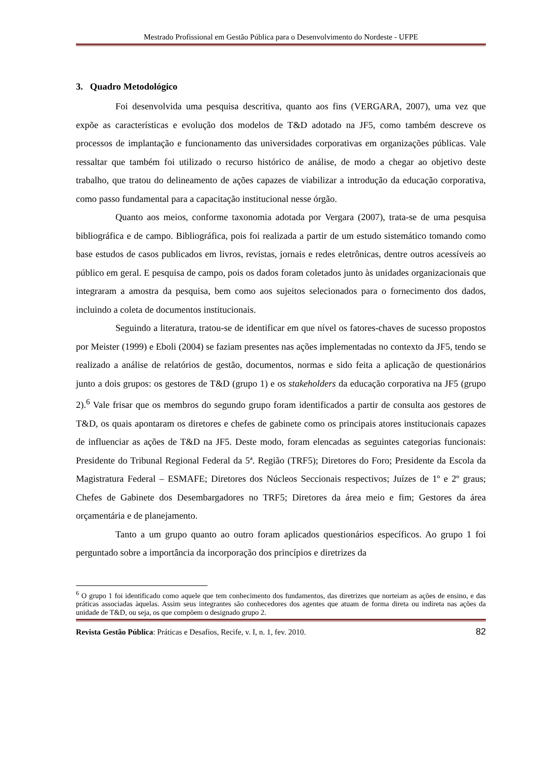Mestrado Profissional em Gestão Pública para o Desenvolvimento do Nordeste - UFPE
3. Quadro Metodológico
Foi desenvolvida uma pesquisa descritiva, quanto aos fins (VERGARA, 2007), uma vez que expõe as características e evolução dos modelos de T&D adotado na JF5, como também descreve os processos de implantação e funcionamento das universidades corporativas em organizações públicas. Vale ressaltar que também foi utilizado o recurso histórico de análise, de modo a chegar ao objetivo deste trabalho, que tratou do delineamento de ações capazes de viabilizar a introdução da educação corporativa, como passo fundamental para a capacitação institucional nesse órgão.
Quanto aos meios, conforme taxonomia adotada por Vergara (2007), trata-se de uma pesquisa bibliográfica e de campo. Bibliográfica, pois foi realizada a partir de um estudo sistemático tomando como base estudos de casos publicados em livros, revistas, jornais e redes eletrônicas, dentre outros acessíveis ao público em geral. E pesquisa de campo, pois os dados foram coletados junto às unidades organizacionais que integraram a amostra da pesquisa, bem como aos sujeitos selecionados para o fornecimento dos dados, incluindo a coleta de documentos institucionais.
Seguindo a literatura, tratou-se de identificar em que nível os fatores-chaves de sucesso propostos por Meister (1999) e Eboli (2004) se faziam presentes nas ações implementadas no contexto da JF5, tendo se realizado a análise de relatórios de gestão, documentos, normas e sido feita a aplicação de questionários junto a dois grupos: os gestores de T&D (grupo 1) e os stakeholders da educação corporativa na JF5 (grupo 2).<sup>6</sup> Vale frisar que os membros do segundo grupo foram identificados a partir de consulta aos gestores de T&D, os quais apontaram os diretores e chefes de gabinete como os principais atores institucionais capazes de influenciar as ações de T&D na JF5. Deste modo, foram elencadas as seguintes categorias funcionais: Presidente do Tribunal Regional Federal da 5ª. Região (TRF5); Diretores do Foro; Presidente da Escola da Magistratura Federal – ESMAFE; Diretores dos Núcleos Seccionais respectivos; Juízes de 1º e 2º graus; Chefes de Gabinete dos Desembargadores no TRF5; Diretores da área meio e fim; Gestores da área orçamentária e de planejamento.
Tanto a um grupo quanto ao outro foram aplicados questionários específicos. Ao grupo 1 foi perguntado sobre a importância da incorporação dos princípios e diretrizes da
<sup>6</sup> O grupo 1 foi identificado como aquele que tem conhecimento dos fundamentos, das diretrizes que norteiam as ações de ensino, e das práticas associadas àquelas. Assim seus integrantes são conhecedores dos agentes que atuam de forma direta ou indireta nas ações da unidade de T&D, ou seja, os que compõem o designado grupo 2.
Revista Gestão Pública: Práticas e Desafios, Recife, v. I, n. 1, fev. 2010. 82